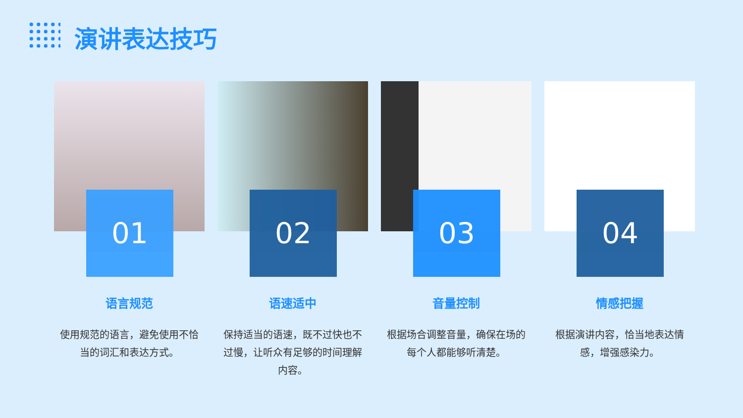演讲表达技巧
01
语言规范
使用规范的语言，避免使用不恰当的词汇和表达方式。
02
语速适中
保持适当的语速，既不过快也不过慢，让听众有足够的时间理解内容。
03
音量控制
根据场合调整音量，确保在场的每个人都能够听清楚。
04
情感把握
根据演讲内容，恰当地表达情感，增强感染力。